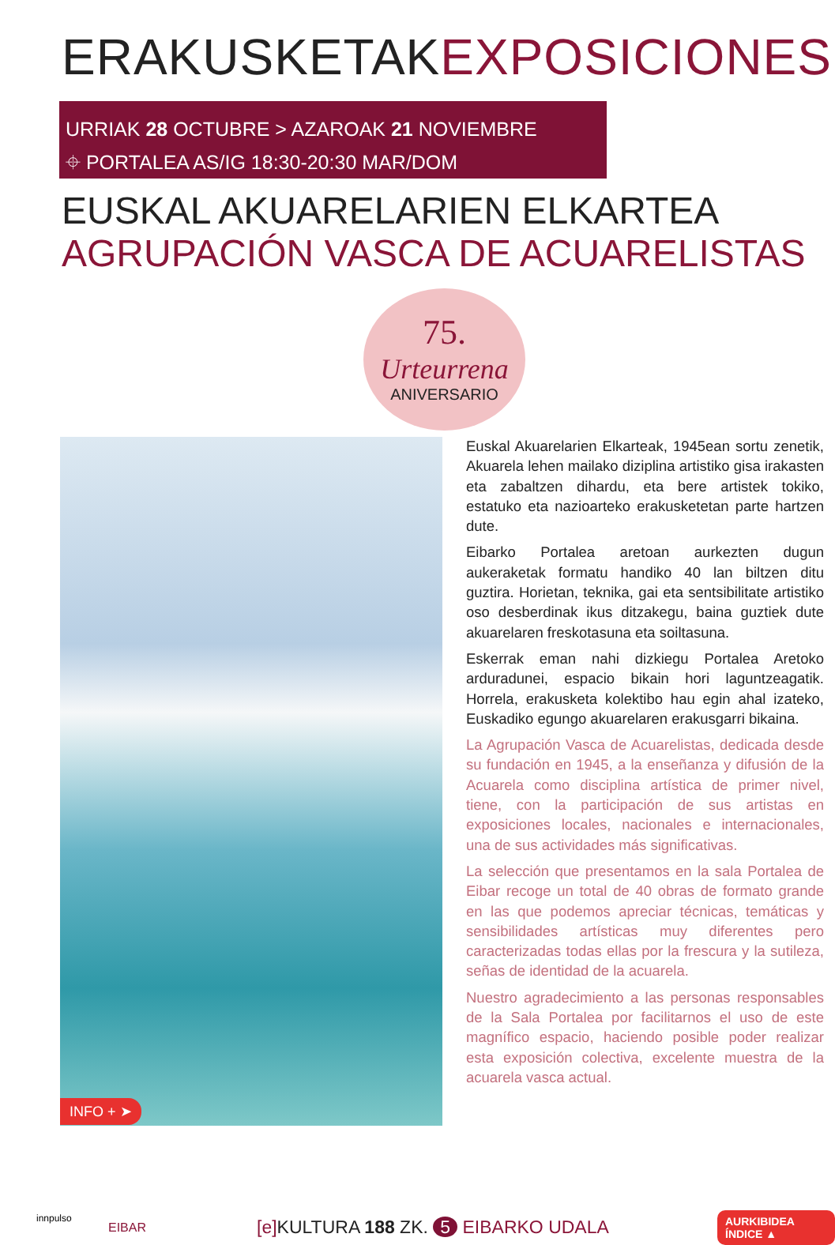ERAKUSKETAKEXPOSICIONES
URRIAK 28 OCTUBRE > AZAROAK 21 NOVIEMBRE
⌖ PORTALEA AS/IG 18:30-20:30 MAR/DOM
EUSKAL AKUARELARIEN ELKARTEA
AGRUPACIÓN VASCA DE ACUARELISTAS
75.
Urteurrena
ANIVERSARIO
INFO + ➤
Euskal Akuarelarien Elkarteak, 1945ean sortu zenetik, Akuarela lehen mailako diziplina artistiko gisa irakasten eta zabaltzen dihardu, eta bere artistek tokiko, estatuko eta nazioarteko erakusketetan parte hartzen dute.
Eibarko Portalea aretoan aurkezten dugun aukeraketak formatu handiko 40 lan biltzen ditu guztira. Horietan, teknika, gai eta sentsibilitate artistiko oso desberdinak ikus ditzakegu, baina guztiek dute akuarelaren freskotasuna eta soiltasuna.
Eskerrak eman nahi dizkiegu Portalea Aretoko arduradunei, espacio bikain hori laguntzeagatik. Horrela, erakusketa kolektibo hau egin ahal izateko, Euskadiko egungo akuarelaren erakusgarri bikaina.
La Agrupación Vasca de Acuarelistas, dedicada desde su fundación en 1945, a la enseñanza y difusión de la Acuarela como disciplina artística de primer nivel, tiene, con la participación de sus artistas en exposiciones locales, nacionales e internacionales, una de sus actividades más significativas.
La selección que presentamos en la sala Portalea de Eibar recoge un total de 40 obras de formato grande en las que podemos apreciar técnicas, temáticas y sensibilidades artísticas muy diferentes pero caracterizadas todas ellas por la frescura y la sutileza, señas de identidad de la acuarela.
Nuestro agradecimiento a las personas responsables de la Sala Portalea por facilitarnos el uso de este magnífico espacio, haciendo posible poder realizar esta exposición colectiva, excelente muestra de la acuarela vasca actual.
innpulso
EIBAR
[e] KULTURA 188 ZK. 5 EIBARKO UDALA
AURKIBIDEA ÍNDICE ▲